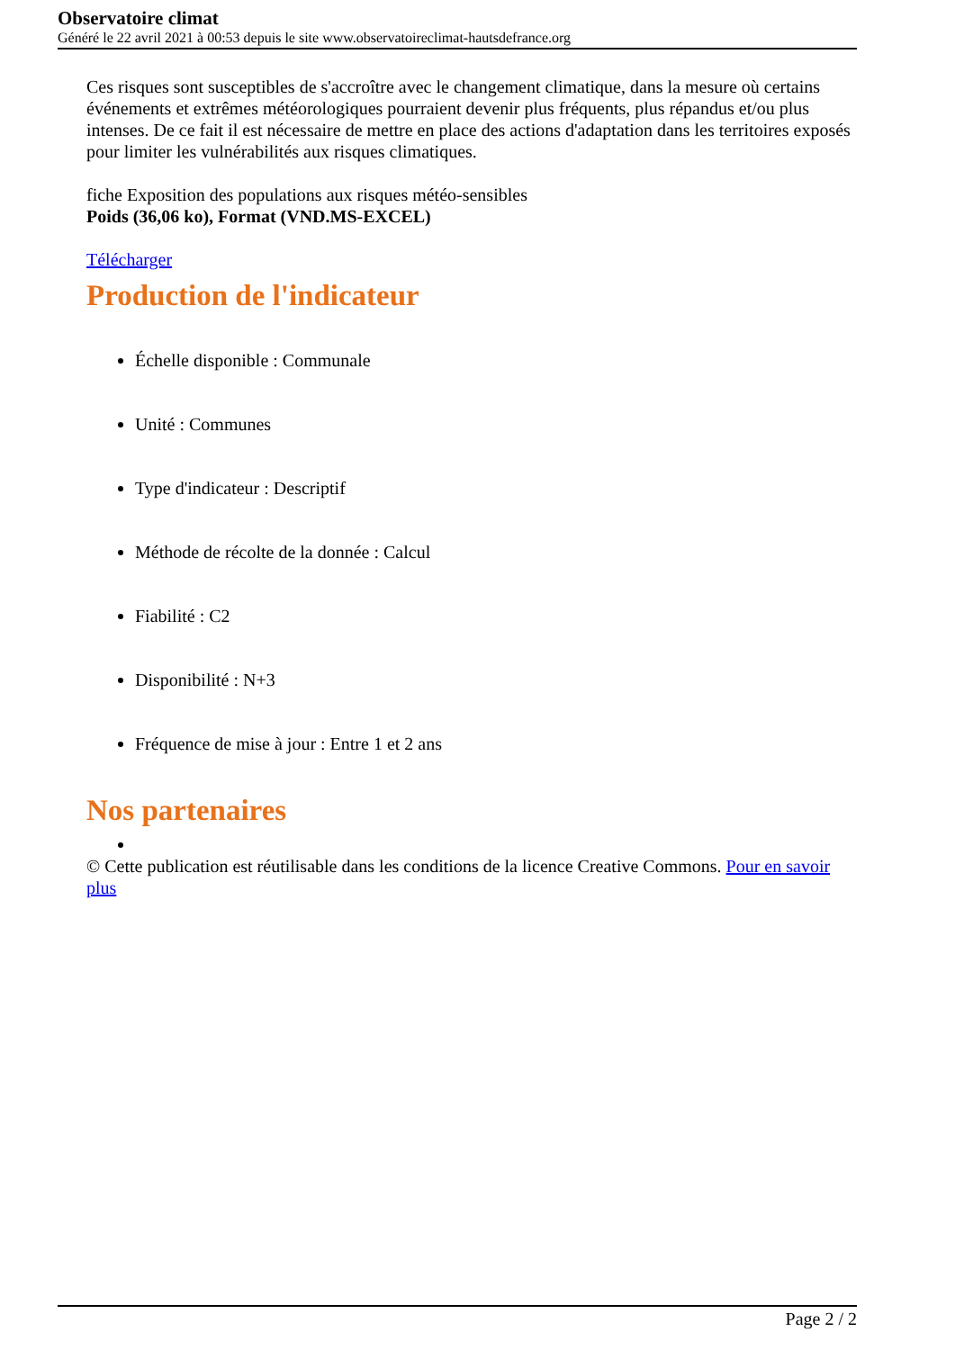Observatoire climat
Généré le 22 avril 2021 à 00:53 depuis le site www.observatoireclimat-hautsdefrance.org
Ces risques sont susceptibles de s'accroître avec le changement climatique, dans la mesure où certains événements et extrêmes météorologiques pourraient devenir plus fréquents, plus répandus et/ou plus intenses. De ce fait il est nécessaire de mettre en place des actions d'adaptation dans les territoires exposés pour limiter les vulnérabilités aux risques climatiques.
fiche Exposition des populations aux risques météo-sensibles
Poids (36,06 ko), Format (VND.MS-EXCEL)
Télécharger
Production de l'indicateur
Échelle disponible : Communale
Unité : Communes
Type d'indicateur : Descriptif
Méthode de récolte de la donnée : Calcul
Fiabilité : C2
Disponibilité : N+3
Fréquence de mise à jour : Entre 1 et 2 ans
Nos partenaires
© Cette publication est réutilisable dans les conditions de la licence Creative Commons. Pour en savoir plus
Page 2 / 2